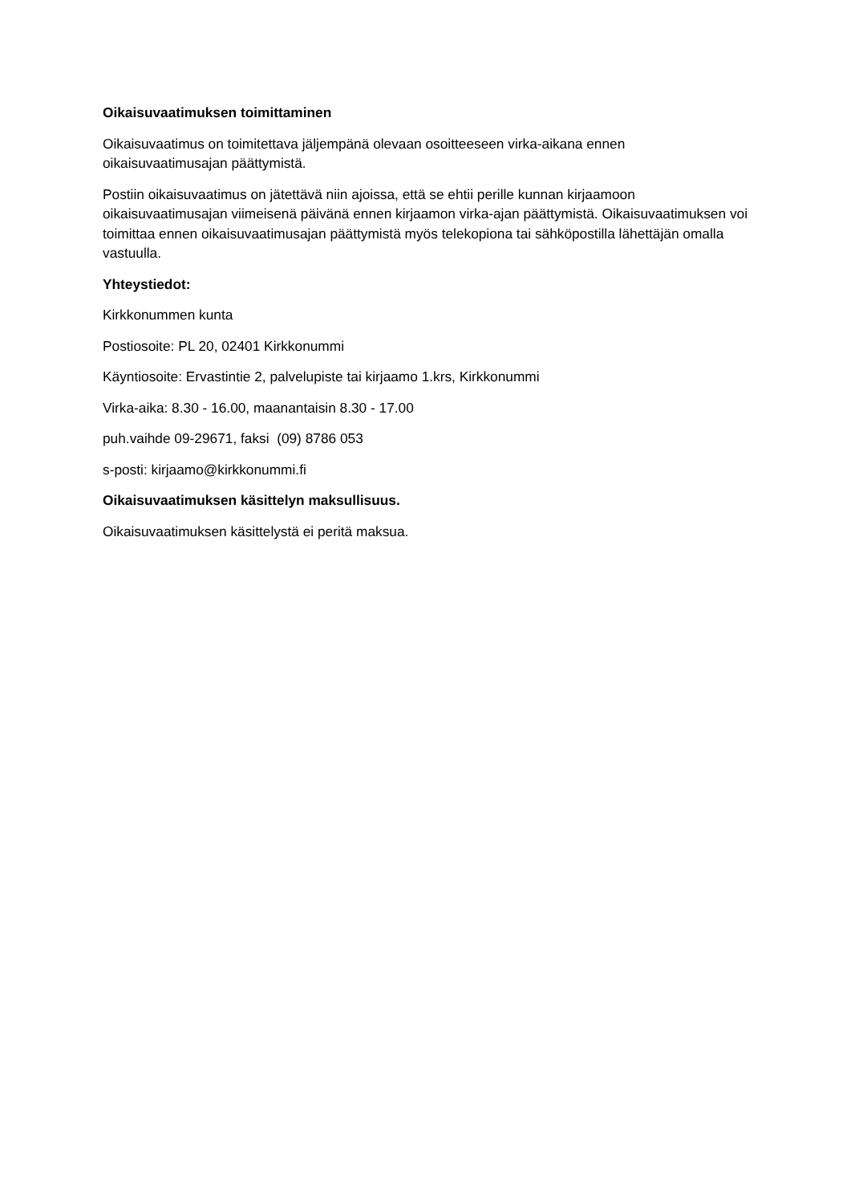Oikaisuvaatimuksen toimittaminen
Oikaisuvaatimus on toimitettava jäljempänä olevaan osoitteeseen virka-aikana ennen oikaisuvaatimusajan päättymistä.
Postiin oikaisuvaatimus on jätettävä niin ajoissa, että se ehtii perille kunnan kirjaamoon oikaisuvaatimusajan viimeisenä päivänä ennen kirjaamon virka-ajan päättymistä. Oikaisuvaatimuksen voi toimittaa ennen oikaisuvaatimusajan päättymistä myös telekopiona tai sähköpostilla lähettäjän omalla vastuulla.
Yhteystiedot:
Kirkkonummen kunta
Postiosoite: PL 20, 02401 Kirkkonummi
Käyntiosoite: Ervastintie 2, palvelupiste tai kirjaamo 1.krs, Kirkkonummi
Virka-aika: 8.30 - 16.00, maanantaisin 8.30 - 17.00
puh.vaihde 09-29671, faksi (09) 8786 053
s-posti: kirjaamo@kirkkonummi.fi
Oikaisuvaatimuksen käsittelyn maksullisuus.
Oikaisuvaatimuksen käsittelystä ei peritä maksua.